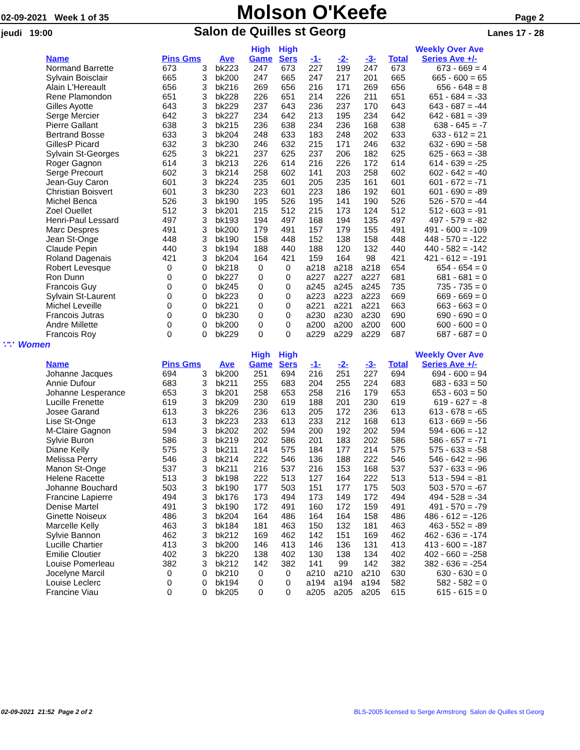02-09-2021 Week 1 of 35
Molson O'Keefe
Page 2
jeudi 19:00
Salon de Quilles st Georg
Lanes 17 - 28
| | | | | High | High | | | | | Weekly Over Ave |
| --- | --- | --- | --- | --- | --- | --- | --- | --- | --- | --- |
| Name | Pins Gms | | Ave | Game | Sers | -1- | -2- | -3- | Total | Series Ave +/- |
| Normand Barrette | 673 | 3 | bk223 | 247 | 673 | 227 | 199 | 247 | 673 | 673 - 669 = 4 |
| Sylvain Boisclair | 665 | 3 | bk200 | 247 | 665 | 247 | 217 | 201 | 665 | 665 - 600 = 65 |
| Alain L'Hereault | 656 | 3 | bk216 | 269 | 656 | 216 | 171 | 269 | 656 | 656 - 648 = 8 |
| Rene Plamondon | 651 | 3 | bk228 | 226 | 651 | 214 | 226 | 211 | 651 | 651 - 684 = -33 |
| Gilles Ayotte | 643 | 3 | bk229 | 237 | 643 | 236 | 237 | 170 | 643 | 643 - 687 = -44 |
| Serge Mercier | 642 | 3 | bk227 | 234 | 642 | 213 | 195 | 234 | 642 | 642 - 681 = -39 |
| Pierre Gallant | 638 | 3 | bk215 | 236 | 638 | 234 | 236 | 168 | 638 | 638 - 645 = -7 |
| Bertrand Bosse | 633 | 3 | bk204 | 248 | 633 | 183 | 248 | 202 | 633 | 633 - 612 = 21 |
| GillesP Picard | 632 | 3 | bk230 | 246 | 632 | 215 | 171 | 246 | 632 | 632 - 690 = -58 |
| Sylvain St-Georges | 625 | 3 | bk221 | 237 | 625 | 237 | 206 | 182 | 625 | 625 - 663 = -38 |
| Roger Gagnon | 614 | 3 | bk213 | 226 | 614 | 216 | 226 | 172 | 614 | 614 - 639 = -25 |
| Serge Precourt | 602 | 3 | bk214 | 258 | 602 | 141 | 203 | 258 | 602 | 602 - 642 = -40 |
| Jean-Guy Caron | 601 | 3 | bk224 | 235 | 601 | 205 | 235 | 161 | 601 | 601 - 672 = -71 |
| Christian Boisvert | 601 | 3 | bk230 | 223 | 601 | 223 | 186 | 192 | 601 | 601 - 690 = -89 |
| Michel Benca | 526 | 3 | bk190 | 195 | 526 | 195 | 141 | 190 | 526 | 526 - 570 = -44 |
| Zoel Ouellet | 512 | 3 | bk201 | 215 | 512 | 215 | 173 | 124 | 512 | 512 - 603 = -91 |
| Henri-Paul Lessard | 497 | 3 | bk193 | 194 | 497 | 168 | 194 | 135 | 497 | 497 - 579 = -82 |
| Marc Despres | 491 | 3 | bk200 | 179 | 491 | 157 | 179 | 155 | 491 | 491 - 600 = -109 |
| Jean St-Onge | 448 | 3 | bk190 | 158 | 448 | 152 | 138 | 158 | 448 | 448 - 570 = -122 |
| Claude Pepin | 440 | 3 | bk194 | 188 | 440 | 188 | 120 | 132 | 440 | 440 - 582 = -142 |
| Roland Dagenais | 421 | 3 | bk204 | 164 | 421 | 159 | 164 | 98 | 421 | 421 - 612 = -191 |
| Robert Levesque | 0 | 0 | bk218 | 0 | 0 | a218 | a218 | a218 | 654 | 654 - 654 = 0 |
| Ron Dunn | 0 | 0 | bk227 | 0 | 0 | a227 | a227 | a227 | 681 | 681 - 681 = 0 |
| Francois Guy | 0 | 0 | bk245 | 0 | 0 | a245 | a245 | a245 | 735 | 735 - 735 = 0 |
| Sylvain St-Laurent | 0 | 0 | bk223 | 0 | 0 | a223 | a223 | a223 | 669 | 669 - 669 = 0 |
| Michel Leveille | 0 | 0 | bk221 | 0 | 0 | a221 | a221 | a221 | 663 | 663 - 663 = 0 |
| Francois Jutras | 0 | 0 | bk230 | 0 | 0 | a230 | a230 | a230 | 690 | 690 - 690 = 0 |
| Andre Millette | 0 | 0 | bk200 | 0 | 0 | a200 | a200 | a200 | 600 | 600 - 600 = 0 |
| Francois Roy | 0 | 0 | bk229 | 0 | 0 | a229 | a229 | a229 | 687 | 687 - 687 = 0 |
∵∵ Women
| | | | | High | High | | | | | Weekly Over Ave |
| --- | --- | --- | --- | --- | --- | --- | --- | --- | --- | --- |
| Name | Pins Gms | | Ave | Game | Sers | -1- | -2- | -3- | Total | Series Ave +/- |
| Johanne Jacques | 694 | 3 | bk200 | 251 | 694 | 216 | 251 | 227 | 694 | 694 - 600 = 94 |
| Annie Dufour | 683 | 3 | bk211 | 255 | 683 | 204 | 255 | 224 | 683 | 683 - 633 = 50 |
| Johanne Lesperance | 653 | 3 | bk201 | 258 | 653 | 258 | 216 | 179 | 653 | 653 - 603 = 50 |
| Lucille Frenette | 619 | 3 | bk209 | 230 | 619 | 188 | 201 | 230 | 619 | 619 - 627 = -8 |
| Josee Garand | 613 | 3 | bk226 | 236 | 613 | 205 | 172 | 236 | 613 | 613 - 678 = -65 |
| Lise St-Onge | 613 | 3 | bk223 | 233 | 613 | 233 | 212 | 168 | 613 | 613 - 669 = -56 |
| M-Claire Gagnon | 594 | 3 | bk202 | 202 | 594 | 200 | 192 | 202 | 594 | 594 - 606 = -12 |
| Sylvie Buron | 586 | 3 | bk219 | 202 | 586 | 201 | 183 | 202 | 586 | 586 - 657 = -71 |
| Diane Kelly | 575 | 3 | bk211 | 214 | 575 | 184 | 177 | 214 | 575 | 575 - 633 = -58 |
| Melissa Perry | 546 | 3 | bk214 | 222 | 546 | 136 | 188 | 222 | 546 | 546 - 642 = -96 |
| Manon St-Onge | 537 | 3 | bk211 | 216 | 537 | 216 | 153 | 168 | 537 | 537 - 633 = -96 |
| Helene Racette | 513 | 3 | bk198 | 222 | 513 | 127 | 164 | 222 | 513 | 513 - 594 = -81 |
| Johanne Bouchard | 503 | 3 | bk190 | 177 | 503 | 151 | 177 | 175 | 503 | 503 - 570 = -67 |
| Francine Lapierre | 494 | 3 | bk176 | 173 | 494 | 173 | 149 | 172 | 494 | 494 - 528 = -34 |
| Denise Martel | 491 | 3 | bk190 | 172 | 491 | 160 | 172 | 159 | 491 | 491 - 570 = -79 |
| Ginette Noiseux | 486 | 3 | bk204 | 164 | 486 | 164 | 164 | 158 | 486 | 486 - 612 = -126 |
| Marcelle Kelly | 463 | 3 | bk184 | 181 | 463 | 150 | 132 | 181 | 463 | 463 - 552 = -89 |
| Sylvie Bannon | 462 | 3 | bk212 | 169 | 462 | 142 | 151 | 169 | 462 | 462 - 636 = -174 |
| Lucille Chartier | 413 | 3 | bk200 | 146 | 413 | 146 | 136 | 131 | 413 | 413 - 600 = -187 |
| Emilie Cloutier | 402 | 3 | bk220 | 138 | 402 | 130 | 138 | 134 | 402 | 402 - 660 = -258 |
| Louise Pomerleau | 382 | 3 | bk212 | 142 | 382 | 141 | 99 | 142 | 382 | 382 - 636 = -254 |
| Jocelyne Marcil | 0 | 0 | bk210 | 0 | 0 | a210 | a210 | a210 | 630 | 630 - 630 = 0 |
| Louise Leclerc | 0 | 0 | bk194 | 0 | 0 | a194 | a194 | a194 | 582 | 582 - 582 = 0 |
| Francine Viau | 0 | 0 | bk205 | 0 | 0 | a205 | a205 | a205 | 615 | 615 - 615 = 0 |
02-09-2021 21:52 Page 2 of 2 BLS-2005 licensed to Serge Armstrong Salon de Quilles st Georg